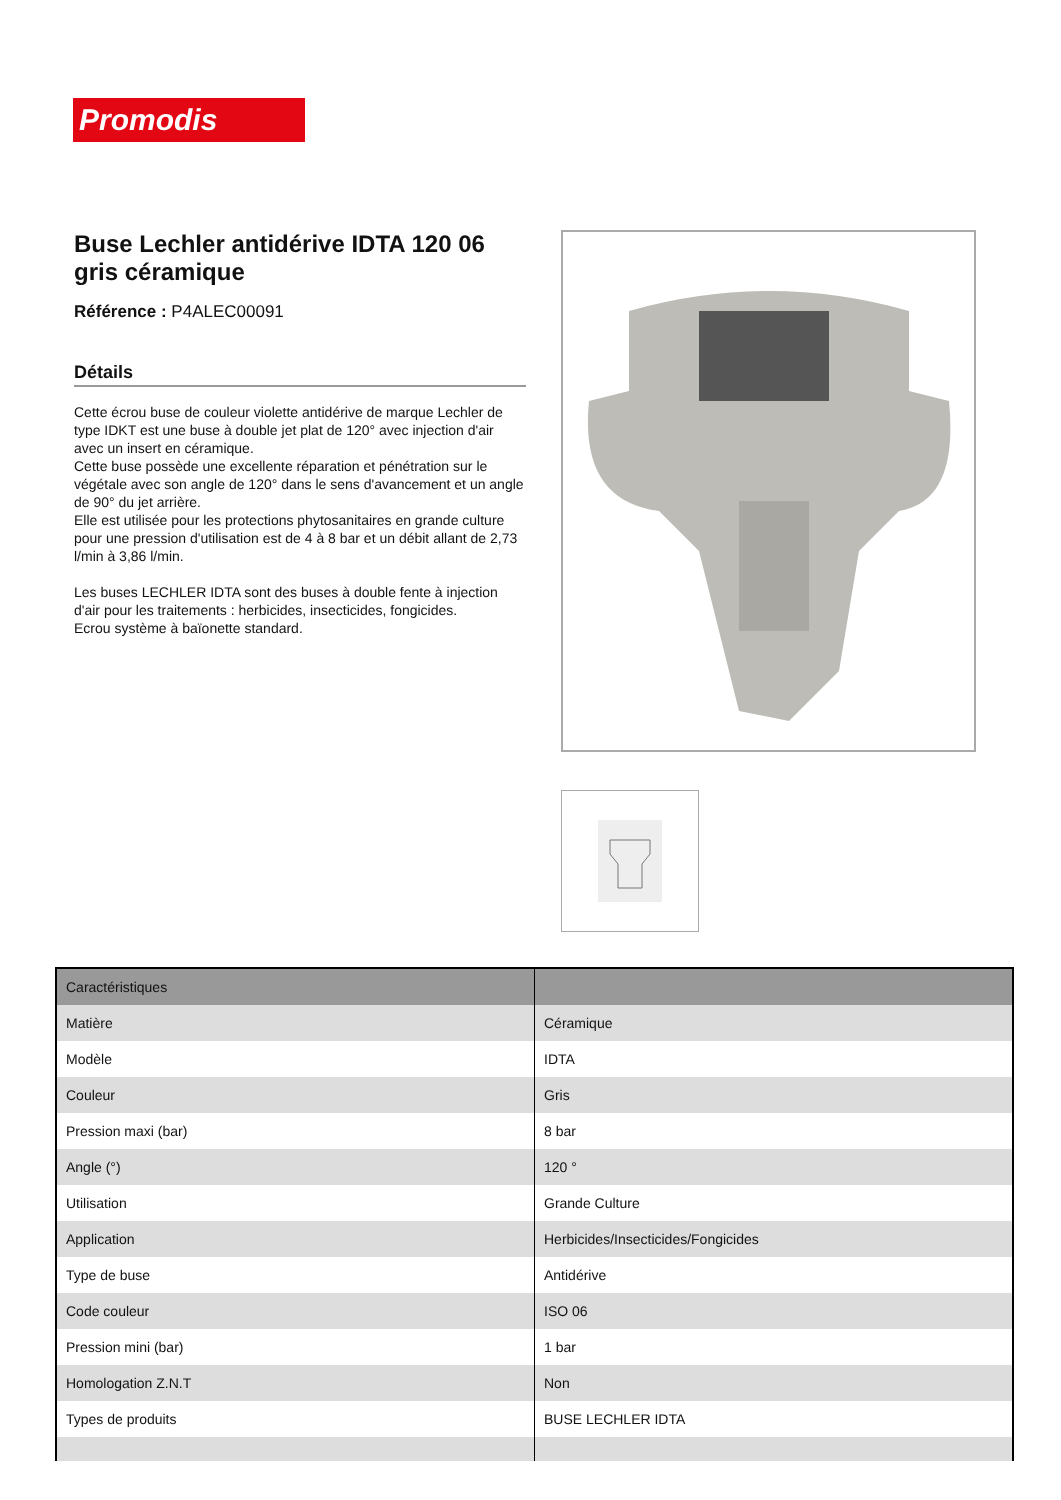Promodis
Buse Lechler antidérive IDTA 120 06 gris céramique
Référence : P4ALEC00091
Détails
Cette écrou buse de couleur violette antidérive de marque Lechler de type IDKT est une buse à double jet plat de 120° avec injection d'air avec un insert en céramique.
Cette buse possède une excellente réparation et pénétration sur le végétale avec son angle de 120° dans le sens d'avancement et un angle de 90° du jet arrière.
Elle est utilisée pour les protections phytosanitaires en grande culture pour une pression d'utilisation est de 4 à 8 bar et un débit allant de 2,73 l/min à 3,86 l/min.
Les buses LECHLER IDTA sont des buses à double fente à injection d'air pour les traitements : herbicides, insecticides, fongicides.
Ecrou système à baïonette standard.
| Caractéristiques | |
| --- | --- |
| Matière | Céramique |
| Modèle | IDTA |
| Couleur | Gris |
| Pression maxi (bar) | 8 bar |
| Angle (°) | 120 ° |
| Utilisation | Grande Culture |
| Application | Herbicides/Insecticides/Fongicides |
| Type de buse | Antidérive |
| Code couleur | ISO 06 |
| Pression mini (bar) | 1 bar |
| Homologation Z.N.T | Non |
| Types de produits | BUSE LECHLER IDTA |